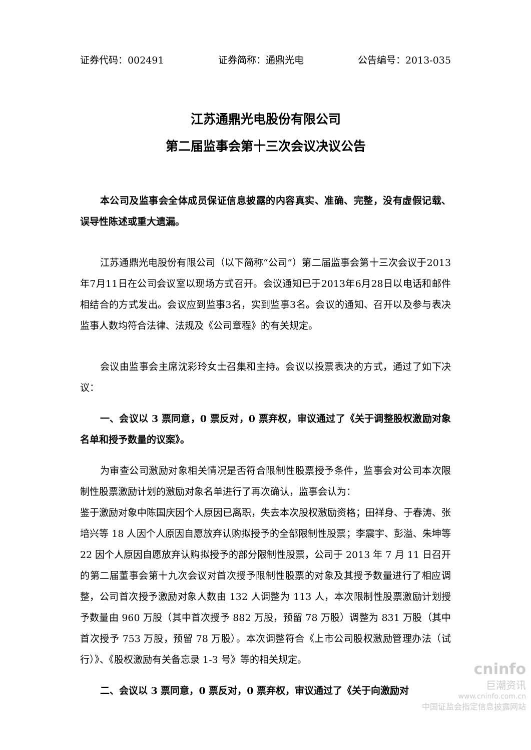证券代码：002491 证券简称：通鼎光电 公告编号：2013-035
江苏通鼎光电股份有限公司
第二届监事会第十三次会议决议公告
本公司及监事会全体成员保证信息披露的内容真实、准确、完整，没有虚假记载、误导性陈述或重大遗漏。
江苏通鼎光电股份有限公司（以下简称“公司”）第二届监事会第十三次会议于2013年7月11日在公司会议室以现场方式召开。会议通知已于2013年6月28日以电话和邮件相结合的方式发出。会议应到监事3名，实到监事3名。会议的通知、召开以及参与表决监事人数均符合法律、法规及《公司章程》的有关规定。
会议由监事会主席沈彩玲女士召集和主持。会议以投票表决的方式，通过了如下决议：
一、会议以 3 票同意，0 票反对，0 票弃权，审议通过了《关于调整股权激励对象名单和授予数量的议案》。
为审查公司激励对象相关情况是否符合限制性股票授予条件，监事会对公司本次限制性股票激励计划的激励对象名单进行了再次确认，监事会认为：
鉴于激励对象中陈国庆因个人原因已离职，失去本次股权激励资格；田祥身、于春涛、张培兴等 18 人因个人原因自愿放弃认购拟授予的全部限制性股票；李震宇、彭溢、朱坤等 22 因个人原因自愿放弃认购拟授予的部分限制性股票，公司于 2013 年 7 月 11 日召开的第二届董事会第十九次会议对首次授予限制性股票的对象及其授予数量进行了相应调整，公司首次授予激励对象人数由 132 人调整为 113 人，本次限制性股票激励计划授予数量由 960 万股（其中首次授予 882 万股，预留 78 万股）调整为 831 万股（其中首次授予 753 万股，预留 78 万股）。本次调整符合《上市公司股权激励管理办法（试行）》、《股权激励有关备忘录 1-3 号》等的相关规定。
二、会议以 3 票同意，0 票反对，0 票弃权，审议通过了《关于向激励对
cninfo
巨潮资讯
www.cninfo.com.cn
中国证监会指定信息披露网站